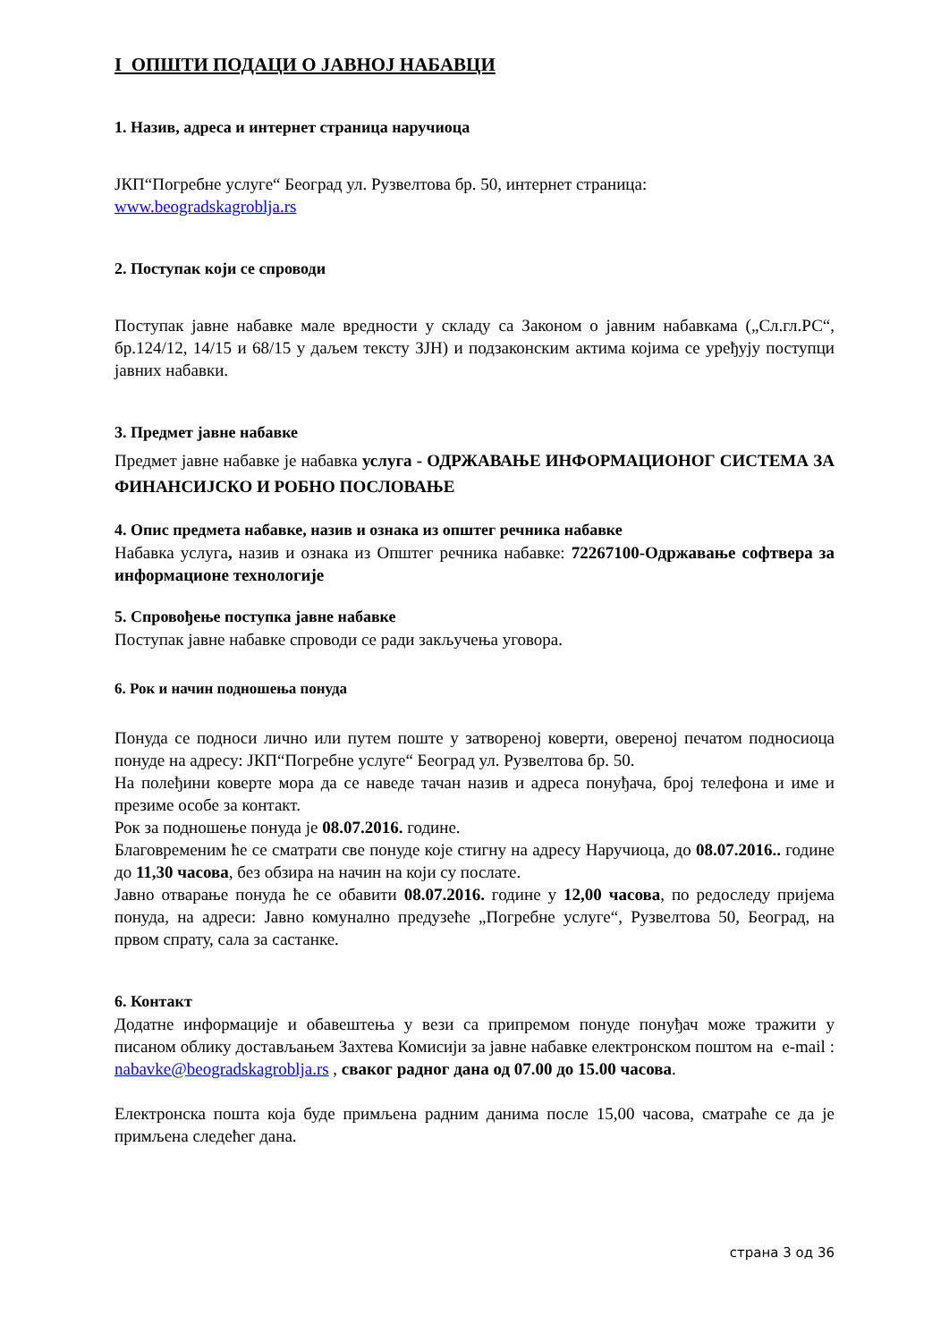I ОПШТИ ПОДАЦИ О ЈАВНОЈ НАБАВЦИ
1. Назив, адреса и интернет страница наручиоца
ЈКП“Погребне услуге“ Београд ул. Рузвелтова бр. 50, интернет страница:
www.beogradskagroblja.rs
2. Поступак који се спроводи
Поступак јавне набавке мале вредности у складу са Законом о јавним набавкама („Сл.гл.РС“, бр.124/12, 14/15 и 68/15 у даљем тексту ЗЈН) и подзаконским актима којима се уређују поступци јавних набавки.
3. Предмет јавне набавке
Предмет јавне набавке је набавка услуга - ОДРЖАВАЊЕ ИНФОРМАЦИОНОГ СИСТЕМА ЗА ФИНАНСИЈСКО И РОБНО ПОСЛОВАЊЕ
4. Опис предмета набавке, назив и ознака из општег речника набавке
Набавка услуга, назив и ознака из Општег речника набавке: 72267100-Одржавање софтвера за информационе технологије
5. Спровођење поступка јавне набавке
Поступак јавне набавке спроводи се ради закључења уговора.
6. Рок и начин подношења понуда
Понуда се подноси лично или путем поште у затвореној коверти, овереној печатом подносиоца понуде на адресу: ЈКП“Погребне услуге“ Београд ул. Рузвелтова бр. 50.
На полеђини коверте мора да се наведе тачан назив и адреса понуђача, број телефона и име и презиме особе за контакт.
Рок за подношење понуда је 08.07.2016. године.
Благовременим ће се сматрати све понуде које стигну на адресу Наручиоца, до 08.07.2016.. године до 11,30 часова, без обзира на начин на који су послате.
Јавно отварање понуда ће се обавити 08.07.2016. године у 12,00 часова, по редоследу пријема понуда, на адреси: Јавно комунално предузеће „Погребне услуге“, Рузвелтова 50, Београд, на првом спрату, сала за састанке.
6. Контакт
Додатне информације и обавештења у вези са припремом понуде понуђач може тражити у писаном облику достављањем Захтева Комисији за јавне набавке електронском поштом на e-mail : nabavke@beogradskagroblja.rs , сваког радног дана од 07.00 до 15.00 часова.
Електронска пошта која буде примљена радним данима после 15,00 часова, сматраће се да је примљена следећег дана.
страна 3 од 36